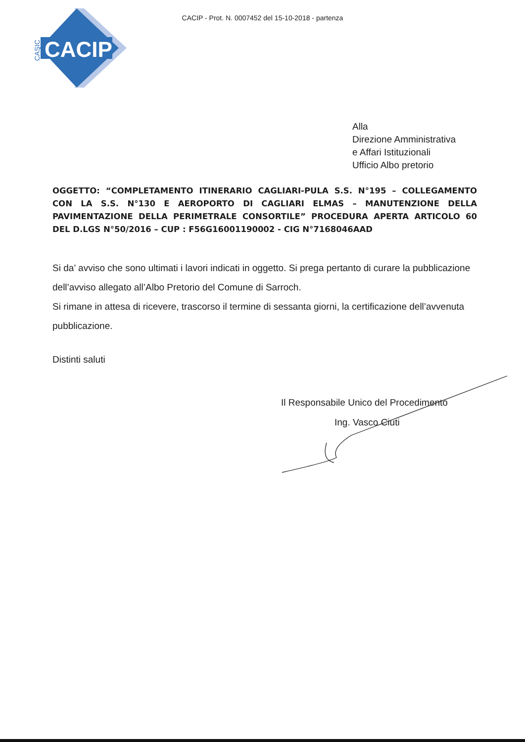CACIP - Prot. N. 0007452 del 15-10-2018 - partenza
CACIP
CASIC
Alla
Direzione Amministrativa
e Affari Istituzionali
Ufficio Albo pretorio
OGGETTO: “COMPLETAMENTO ITINERARIO CAGLIARI-PULA S.S. N°195 – COLLEGAMENTO CON LA S.S. N°130 E AEROPORTO DI CAGLIARI ELMAS – MANUTENZIONE DELLA PAVIMENTAZIONE DELLA PERIMETRALE CONSORTILE” PROCEDURA APERTA ARTICOLO 60 DEL D.LGS N°50/2016 – CUP : F56G16001190002 - CIG N°7168046AAD
Si da’ avviso che sono ultimati i lavori indicati in oggetto. Si prega pertanto di curare la pubblicazione dell’avviso allegato all’Albo Pretorio del Comune di Sarroch.
Si rimane in attesa di ricevere, trascorso il termine di sessanta giorni, la certificazione dell’avvenuta pubblicazione.
Distinti saluti
Il Responsabile Unico del Procedimento
Ing. Vasco Ciuti